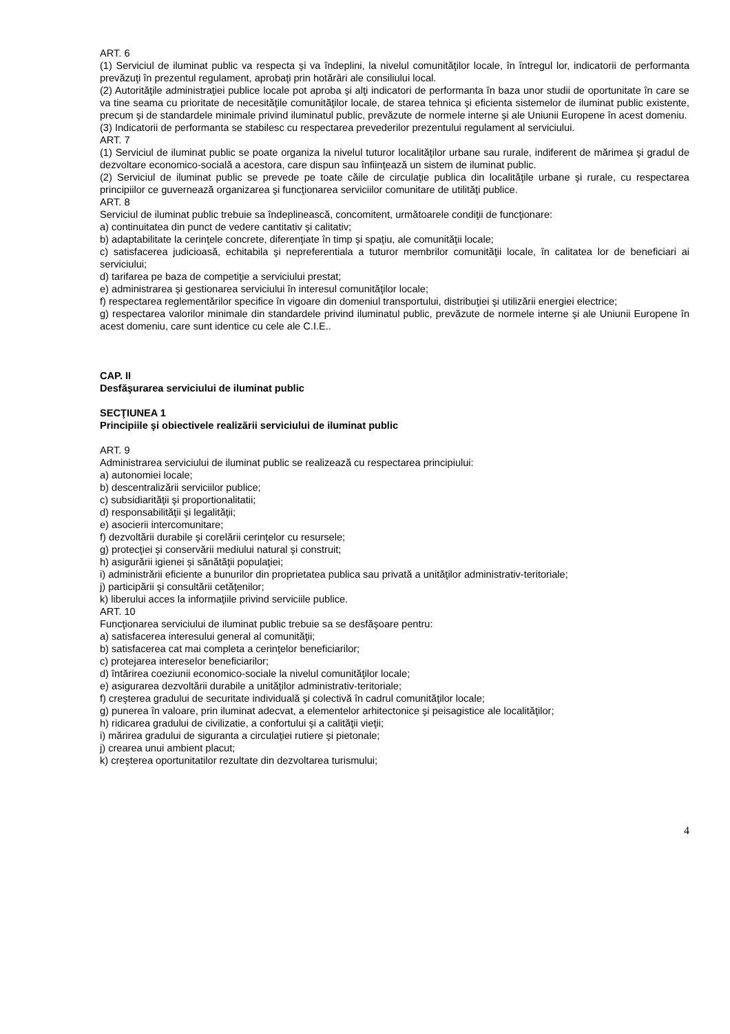ART. 6
(1) Serviciul de iluminat public va respecta şi va îndeplini, la nivelul comunităţilor locale, în întregul lor, indicatorii de performanta prevăzuţi în prezentul regulament, aprobaţi prin hotărâri ale consiliului local.
(2) Autorităţile administraţiei publice locale pot aproba şi alţi indicatori de performanta în baza unor studii de oportunitate în care se va tine seama cu prioritate de necesităţile comunităţilor locale, de starea tehnica şi eficienta sistemelor de iluminat public existente, precum şi de standardele minimale privind iluminatul public, prevăzute de normele interne şi ale Uniunii Europene în acest domeniu.
(3) Indicatorii de performanta se stabilesc cu respectarea prevederilor prezentului regulament al serviciului.
ART. 7
(1) Serviciul de iluminat public se poate organiza la nivelul tuturor localităţilor urbane sau rurale, indiferent de mărimea şi gradul de dezvoltare economico-socială a acestora, care dispun sau înfiinţează un sistem de iluminat public.
(2) Serviciul de iluminat public se prevede pe toate căile de circulaţie publica din localităţile urbane şi rurale, cu respectarea principiilor ce guvernează organizarea şi funcţionarea serviciilor comunitare de utilităţi publice.
ART. 8
Serviciul de iluminat public trebuie sa îndeplinească, concomitent, următoarele condiţii de funcţionare:
a) continuitatea din punct de vedere cantitativ şi calitativ;
b) adaptabilitate la cerinţele concrete, diferenţiate în timp şi spaţiu, ale comunităţii locale;
c) satisfacerea judicioasă, echitabila şi nepreferentiala a tuturor membrilor comunităţii locale, în calitatea lor de beneficiari ai serviciului;
d) tarifarea pe baza de competiţie a serviciului prestat;
e) administrarea şi gestionarea serviciului în interesul comunităţilor locale;
f) respectarea reglementărilor specifice în vigoare din domeniul transportului, distribuţiei şi utilizării energiei electrice;
g) respectarea valorilor minimale din standardele privind iluminatul public, prevăzute de normele interne şi ale Uniunii Europene în acest domeniu, care sunt identice cu cele ale C.I.E..
CAP. II
Desfăşurarea serviciului de iluminat public
SECŢIUNEA 1
Principiile şi obiectivele realizării serviciului de iluminat public
ART. 9
Administrarea serviciului de iluminat public se realizează cu respectarea principiului:
a) autonomiei locale;
b) descentralizării serviciilor publice;
c) subsidiarităţii şi proportionalitatii;
d) responsabilităţii şi legalităţii;
e) asocierii intercomunitare;
f) dezvoltării durabile şi corelării cerinţelor cu resursele;
g) protecţiei şi conservării mediului natural şi construit;
h) asigurării igienei şi sănătăţii populaţiei;
i) administrării eficiente a bunurilor din proprietatea publica sau privată a unităţilor administrativ-teritoriale;
j) participării şi consultării cetăţenilor;
k) liberului acces la informaţiile privind serviciile publice.
ART. 10
Funcţionarea serviciului de iluminat public trebuie sa se desfăşoare pentru:
a) satisfacerea interesului general al comunităţii;
b) satisfacerea cat mai completa a cerinţelor beneficiarilor;
c) protejarea intereselor beneficiarilor;
d) întărirea coeziunii economico-sociale la nivelul comunităţilor locale;
e) asigurarea dezvoltării durabile a unităţilor administrativ-teritoriale;
f) creşterea gradului de securitate individuală şi colectivă în cadrul comunităţilor locale;
g) punerea în valoare, prin iluminat adecvat, a elementelor arhitectonice şi peisagistice ale localităţilor;
h) ridicarea gradului de civilizatie, a confortului şi a calităţii vieţii;
i) mărirea gradului de siguranta a circulaţiei rutiere şi pietonale;
j) crearea unui ambient placut;
k) creşterea oportunitatilor rezultate din dezvoltarea turismului;
4